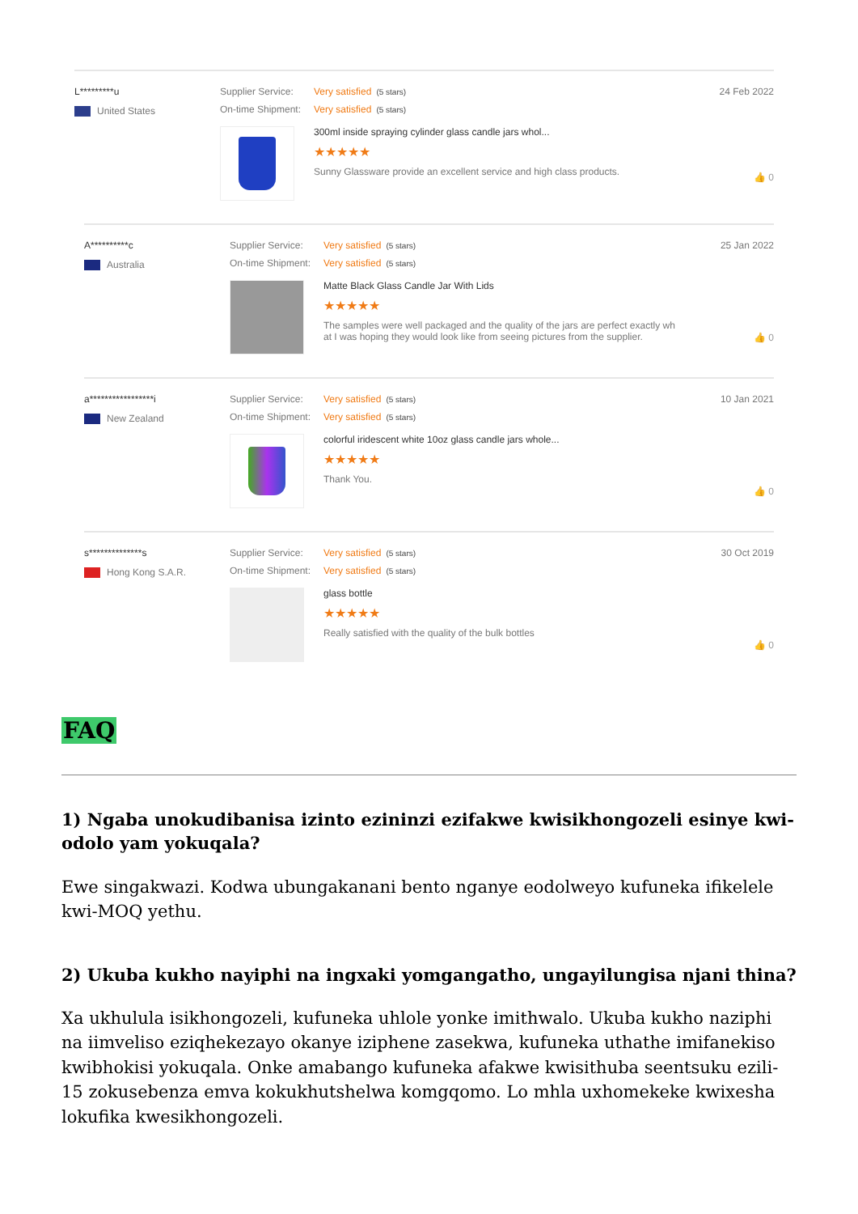L*********u
United States
Supplier Service: Very satisfied (5 stars)
On-time Shipment: Very satisfied (5 stars)
300ml inside spraying cylinder glass candle jars whol...
★★★★★
Sunny Glassware provide an excellent service and high class products.
24 Feb 2022
👍 0
A**********c
Australia
Supplier Service: Very satisfied (5 stars)
On-time Shipment: Very satisfied (5 stars)
Matte Black Glass Candle Jar With Lids
★★★★★
The samples were well packaged and the quality of the jars are perfect exactly wh
at I was hoping they would look like from seeing pictures from the supplier.
25 Jan 2022
👍 0
a*****************i
New Zealand
Supplier Service: Very satisfied (5 stars)
On-time Shipment: Very satisfied (5 stars)
colorful iridescent white 10oz glass candle jars whole...
★★★★★
Thank You.
10 Jan 2021
👍 0
s**************s
Hong Kong S.A.R.
Supplier Service: Very satisfied (5 stars)
On-time Shipment: Very satisfied (5 stars)
glass bottle
★★★★★
Really satisfied with the quality of the bulk bottles
30 Oct 2019
👍 0
FAQ
1) Ngaba unokudibanisa izinto ezininzi ezifakwe kwisikhongozeli esinye kwi-odolo yam yokuqala?
Ewe singakwazi. Kodwa ubungakanani bento nganye eodolweyo kufuneka ifikelele kwi-MOQ yethu.
2) Ukuba kukho nayiphi na ingxaki yomgangatho, ungayilungisa njani thina?
Xa ukhulula isikhongozeli, kufuneka uhlole yonke imithwalo. Ukuba kukho naziphi na iimveliso eziqhekezayo okanye iziphene zasekwa, kufuneka uthathe imifanekiso kwibhokisi yokuqala. Onke amabango kufuneka afakwe kwisithuba seentsuku ezili-15 zokusebenza emva kokukhutshelwa komgqomo. Lo mhla uxhomekeke kwixesha lokufika kwesikhongozeli.